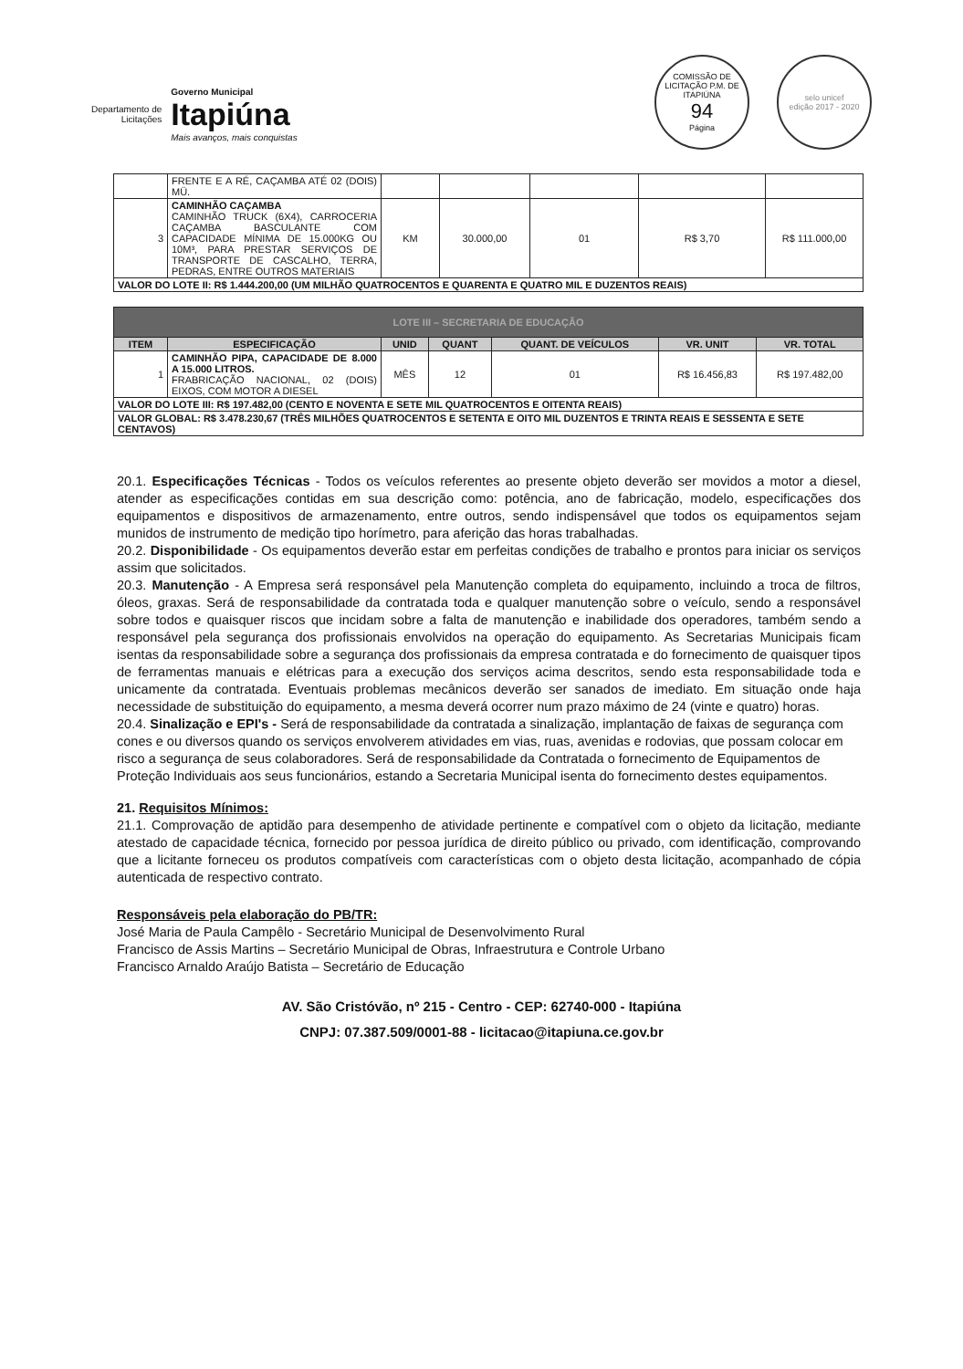Departamento de
Licitações
Governo Municipal
Itapiúna
Mais avanços, mais conquistas
COMISSÃO DE LICITAÇÃO P.M. DE ITAPIÚNA
94
Página
selo unicef
edição 2017 - 2020
| | FRENTE E A RÉ, CAÇAMBA ATÉ 02 (DOIS) MÜ. | | | | | |
| 3 | CAMINHÃO CAÇAMBA CAMINHÃO TRUCK (6X4), CARROCERIA CAÇAMBA BASCULANTE COM CAPACIDADE MÍNIMA DE 15.000KG OU 10M³, PARA PRESTAR SERVIÇOS DE TRANSPORTE DE CASCALHO, TERRA, PEDRAS, ENTRE OUTROS MATERIAIS | KM | 30.000,00 | 01 | R$ 3,70 | R$ 111.000,00 |
| VALOR DO LOTE II: R$ 1.444.200,00 (UM MILHÃO QUATROCENTOS E QUARENTA E QUATRO MIL E DUZENTOS REAIS) | | | | | | |
| LOTE III – SECRETARIA DE EDUCAÇÃO | | | | | | |
| ITEM | ESPECIFICAÇÃO | UNID | QUANT | QUANT. DE VEÍCULOS | VR. UNIT | VR. TOTAL |
| 1 | CAMINHÃO PIPA, CAPACIDADE DE 8.000 A 15.000 LITROS. FRABRICAÇÃO NACIONAL, 02 (DOIS) EIXOS, COM MOTOR A DIESEL | MÊS | 12 | 01 | R$ 16.456,83 | R$ 197.482,00 |
| VALOR DO LOTE III: R$ 197.482,00 (CENTO E NOVENTA E SETE MIL QUATROCENTOS E OITENTA REAIS) | | | | | | |
| VALOR GLOBAL: R$ 3.478.230,67 (TRÊS MILHÕES QUATROCENTOS E SETENTA E OITO MIL DUZENTOS E TRINTA REAIS E SESSENTA E SETE CENTAVOS) | | | | | | |
20.1. Especificações Técnicas - Todos os veículos referentes ao presente objeto deverão ser movidos a motor a diesel, atender as especificações contidas em sua descrição como: potência, ano de fabricação, modelo, especificações dos equipamentos e dispositivos de armazenamento, entre outros, sendo indispensável que todos os equipamentos sejam munidos de instrumento de medição tipo horímetro, para aferição das horas trabalhadas.
20.2. Disponibilidade - Os equipamentos deverão estar em perfeitas condições de trabalho e prontos para iniciar os serviços assim que solicitados.
20.3. Manutenção - A Empresa será responsável pela Manutenção completa do equipamento, incluindo a troca de filtros, óleos, graxas. Será de responsabilidade da contratada toda e qualquer manutenção sobre o veículo, sendo a responsável sobre todos e quaisquer riscos que incidam sobre a falta de manutenção e inabilidade dos operadores, também sendo a responsável pela segurança dos profissionais envolvidos na operação do equipamento. As Secretarias Municipais ficam isentas da responsabilidade sobre a segurança dos profissionais da empresa contratada e do fornecimento de quaisquer tipos de ferramentas manuais e elétricas para a execução dos serviços acima descritos, sendo esta responsabilidade toda e unicamente da contratada. Eventuais problemas mecânicos deverão ser sanados de imediato. Em situação onde haja necessidade de substituição do equipamento, a mesma deverá ocorrer num prazo máximo de 24 (vinte e quatro) horas.
20.4. Sinalização e EPI's - Será de responsabilidade da contratada a sinalização, implantação de faixas de segurança com cones e ou diversos quando os serviços envolverem atividades em vias, ruas, avenidas e rodovias, que possam colocar em risco a segurança de seus colaboradores. Será de responsabilidade da Contratada o fornecimento de Equipamentos de Proteção Individuais aos seus funcionários, estando a Secretaria Municipal isenta do fornecimento destes equipamentos.
21. Requisitos Mínimos:
21.1. Comprovação de aptidão para desempenho de atividade pertinente e compatível com o objeto da licitação, mediante atestado de capacidade técnica, fornecido por pessoa jurídica de direito público ou privado, com identificação, comprovando que a licitante forneceu os produtos compatíveis com características com o objeto desta licitação, acompanhado de cópia autenticada de respectivo contrato.
Responsáveis pela elaboração do PB/TR:
José Maria de Paula Campêlo - Secretário Municipal de Desenvolvimento Rural
Francisco de Assis Martins – Secretário Municipal de Obras, Infraestrutura e Controle Urbano
Francisco Arnaldo Araújo Batista – Secretário de Educação
AV. São Cristóvão, nº 215 - Centro - CEP: 62740-000 - Itapiúna
CNPJ: 07.387.509/0001-88 - licitacao@itapiuna.ce.gov.br